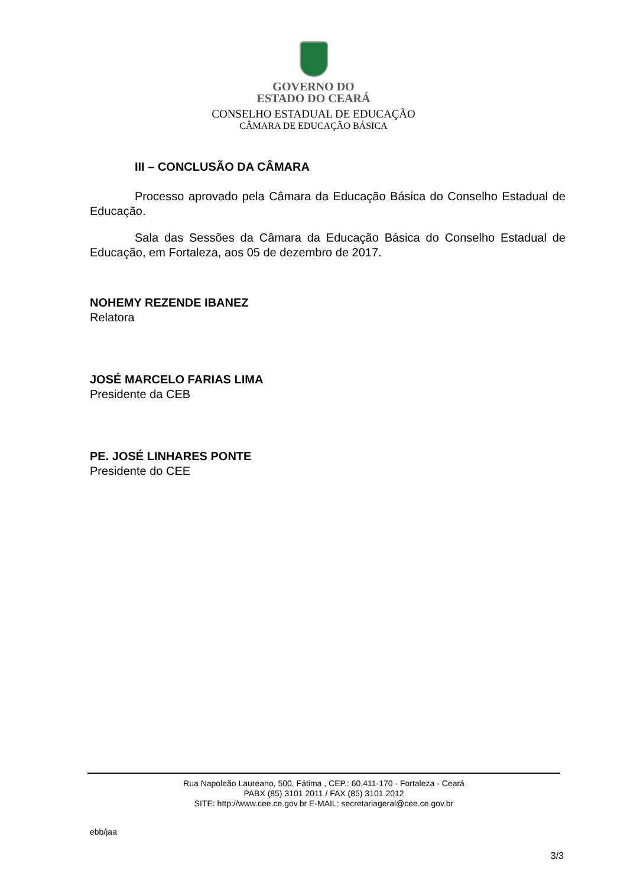GOVERNO DO
ESTADO DO CEARÁ
CONSELHO ESTADUAL DE EDUCAÇÃO
CÂMARA DE EDUCAÇÃO BÁSICA
III – CONCLUSÃO DA CÂMARA
Processo aprovado pela Câmara da Educação Básica do Conselho Estadual de Educação.
Sala das Sessões da Câmara da Educação Básica do Conselho Estadual de Educação, em Fortaleza, aos 05 de dezembro de 2017.
NOHEMY REZENDE IBANEZ
Relatora
JOSÉ MARCELO FARIAS LIMA
Presidente da CEB
PE. JOSÉ LINHARES PONTE
Presidente do CEE
Rua Napoleão Laureano, 500, Fátima , CEP.: 60.411-170 - Fortaleza - Ceará
PABX (85) 3101 2011 / FAX (85) 3101 2012
SITE: http://www.cee.ce.gov.br E-MAIL: secretariageral@cee.ce.gov.br
ebb/jaa
3/3